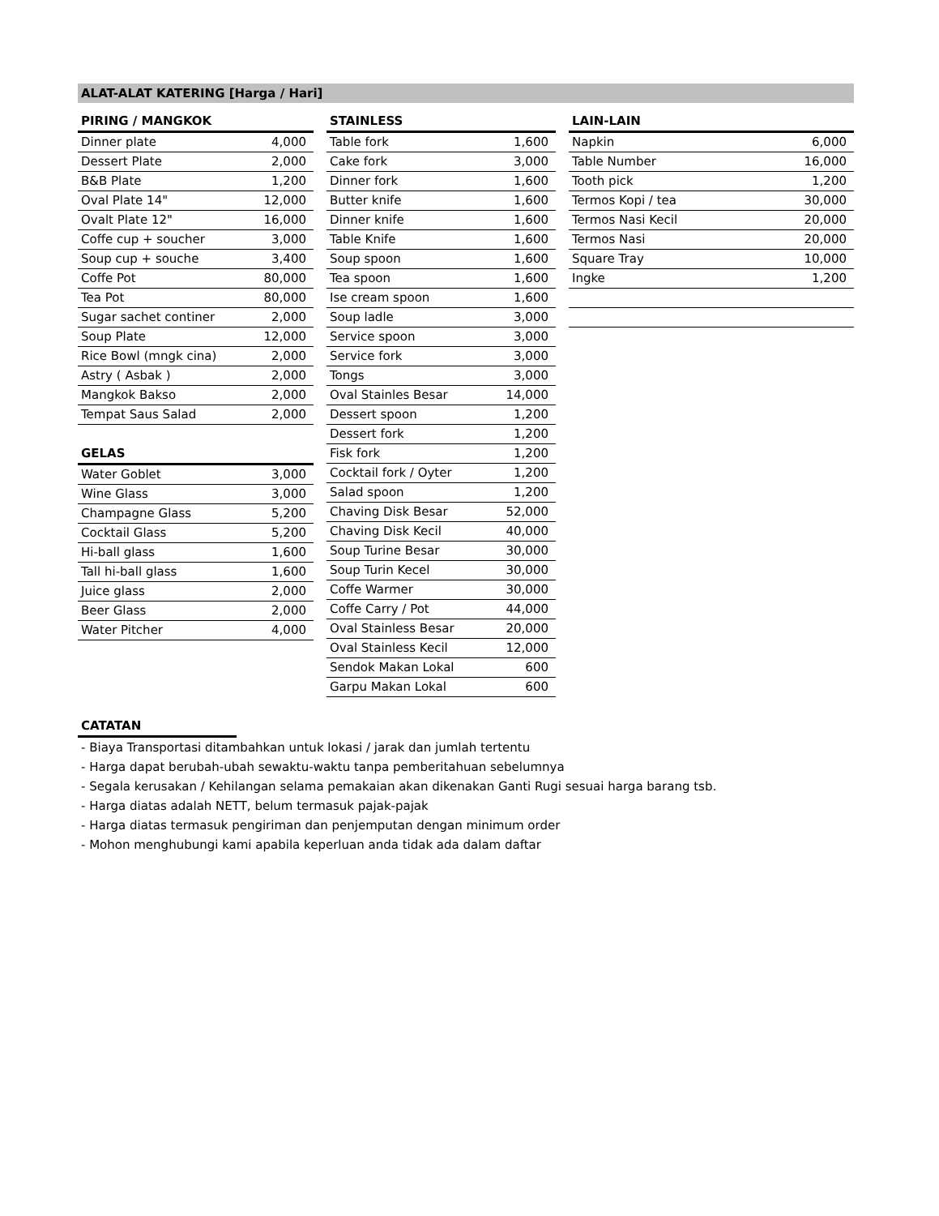ALAT-ALAT KATERING [Harga / Hari]
PIRING / MANGKOK
| Dinner plate | 4,000 |
| Dessert Plate | 2,000 |
| B&B Plate | 1,200 |
| Oval Plate 14" | 12,000 |
| Ovalt Plate 12" | 16,000 |
| Coffe cup + soucher | 3,000 |
| Soup cup + souche | 3,400 |
| Coffe Pot | 80,000 |
| Tea Pot | 80,000 |
| Sugar sachet continer | 2,000 |
| Soup Plate | 12,000 |
| Rice Bowl (mngk cina) | 2,000 |
| Astry ( Asbak ) | 2,000 |
| Mangkok Bakso | 2,000 |
| Tempat Saus Salad | 2,000 |
GELAS
| Water Goblet | 3,000 |
| Wine Glass | 3,000 |
| Champagne Glass | 5,200 |
| Cocktail Glass | 5,200 |
| Hi-ball glass | 1,600 |
| Tall hi-ball glass | 1,600 |
| Juice glass | 2,000 |
| Beer Glass | 2,000 |
| Water Pitcher | 4,000 |
STAINLESS
| Table fork | 1,600 |
| Cake fork | 3,000 |
| Dinner fork | 1,600 |
| Butter knife | 1,600 |
| Dinner knife | 1,600 |
| Table Knife | 1,600 |
| Soup spoon | 1,600 |
| Tea spoon | 1,600 |
| Ise cream spoon | 1,600 |
| Soup ladle | 3,000 |
| Service spoon | 3,000 |
| Service fork | 3,000 |
| Tongs | 3,000 |
| Oval Stainles Besar | 14,000 |
| Dessert spoon | 1,200 |
| Dessert fork | 1,200 |
| Fisk fork | 1,200 |
| Cocktail fork / Oyter | 1,200 |
| Salad spoon | 1,200 |
| Chaving Disk Besar | 52,000 |
| Chaving Disk Kecil | 40,000 |
| Soup Turine Besar | 30,000 |
| Soup Turin Kecel | 30,000 |
| Coffe Warmer | 30,000 |
| Coffe Carry / Pot | 44,000 |
| Oval Stainless Besar | 20,000 |
| Oval Stainless Kecil | 12,000 |
| Sendok Makan Lokal | 600 |
| Garpu Makan Lokal | 600 |
LAIN-LAIN
| Napkin | 6,000 |
| Table Number | 16,000 |
| Tooth pick | 1,200 |
| Termos Kopi / tea | 30,000 |
| Termos Nasi Kecil | 20,000 |
| Termos Nasi | 20,000 |
| Square Tray | 10,000 |
| Ingke | 1,200 |
CATATAN
- Biaya Transportasi ditambahkan untuk lokasi / jarak dan jumlah tertentu
- Harga dapat berubah-ubah sewaktu-waktu tanpa pemberitahuan sebelumnya
- Segala kerusakan / Kehilangan selama pemakaian akan dikenakan Ganti Rugi sesuai harga barang tsb.
- Harga diatas adalah NETT, belum termasuk pajak-pajak
- Harga diatas termasuk pengiriman dan penjemputan dengan minimum order
- Mohon menghubungi kami apabila keperluan anda tidak ada dalam daftar